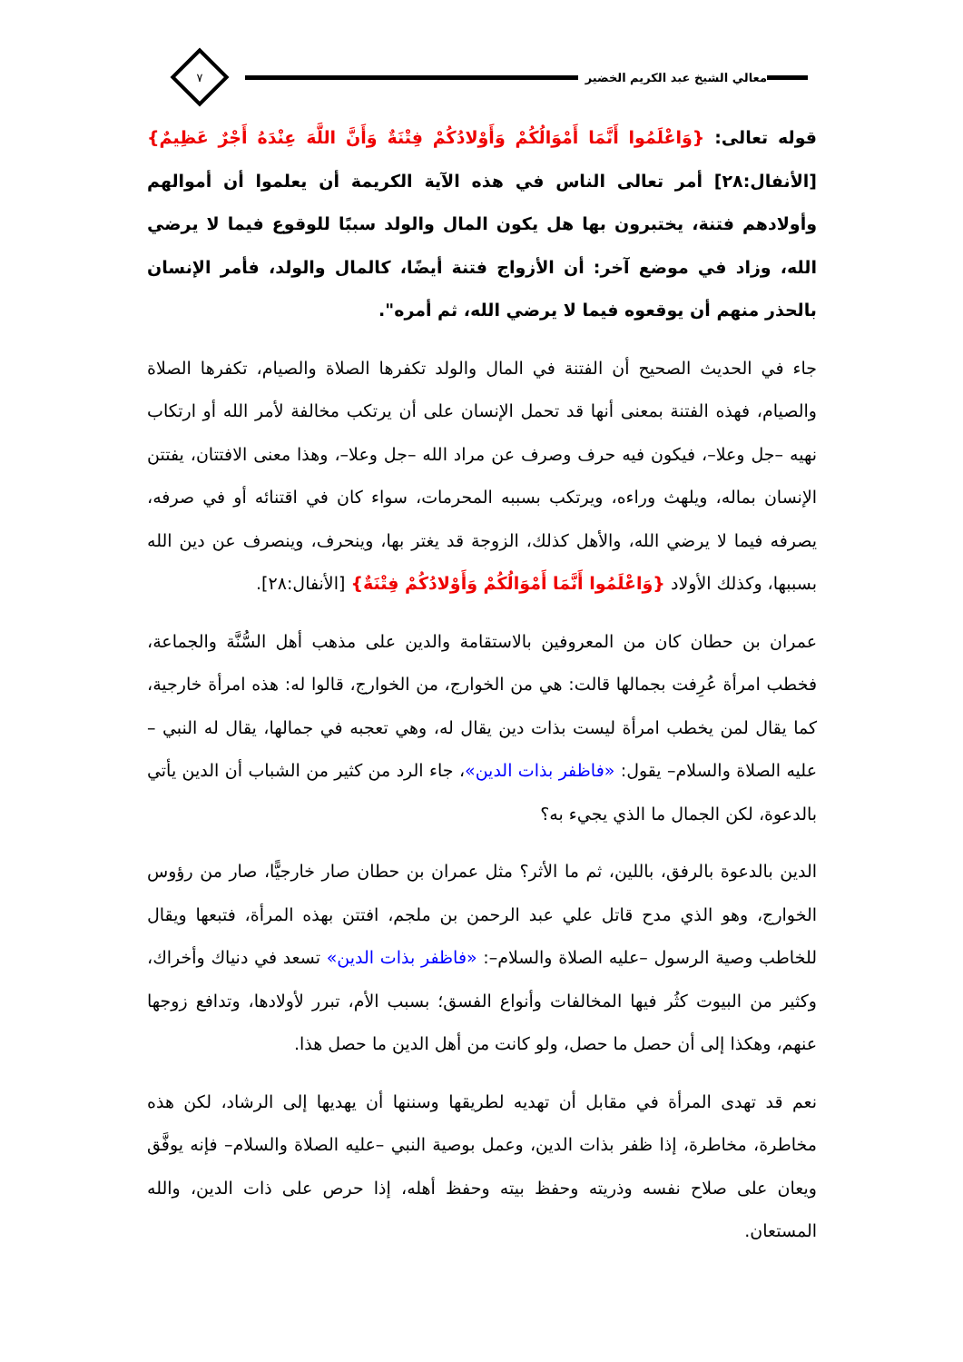معالي الشيخ عبد الكريم الخضير
٧
قوله تعالى: {وَاعْلَمُوا أَنَّمَا أَمْوَالُكُمْ وَأَوْلادُكُمْ فِتْنَةٌ وَأَنَّ اللَّهَ عِنْدَهُ أَجْرٌ عَظِيمٌ}[الأنفال:٢٨] أمر تعالى الناس في هذه الآية الكريمة أن يعلموا أن أموالهم وأولادهم فتنة، يختبرون بها هل يكون المال والولد سببًا للوقوع فيما لا يرضي الله، وزاد في موضع آخر: أن الأزواج فتنة أيضًا، كالمال والولد، فأمر الإنسان بالحذر منهم أن يوقعوه فيما لا يرضي الله، ثم أمره".
جاء في الحديث الصحيح أن الفتنة في المال والولد تكفرها الصلاة والصيام، تكفرها الصلاة والصيام، فهذه الفتنة بمعنى أنها قد تحمل الإنسان على أن يرتكب مخالفة لأمر الله أو ارتكاب نهيه –جل وعلا–، فيكون فيه حرف وصرف عن مراد الله –جل وعلا–، وهذا معنى الافتتان، يفتتن الإنسان بماله، ويلهث وراءه، ويرتكب بسببه المحرمات، سواء كان في اقتنائه أو في صرفه، يصرفه فيما لا يرضي الله، والأهل كذلك، الزوجة قد يغتر بها، وينحرف، وينصرف عن دين الله بسببها، وكذلك الأولاد {وَاعْلَمُوا أَنَّمَا أَمْوَالُكُمْ وَأَوْلادُكُمْ فِتْنَةٌ} [الأنفال:٢٨].
عمران بن حطان كان من المعروفين بالاستقامة والدين على مذهب أهل السُّنَّة والجماعة، فخطب امرأة عُرِفت بجمالها قالت: هي من الخوارج، من الخوارج، قالوا له: هذه امرأة خارجية، كما يقال لمن يخطب امرأة ليست بذات دين يقال له، وهي تعجبه في جمالها، يقال له النبي –عليه الصلاة والسلام– يقول: «فاظفر بذات الدين»، جاء الرد من كثير من الشباب أن الدين يأتي بالدعوة، لكن الجمال ما الذي يجيء به؟
الدين بالدعوة بالرفق، باللين، ثم ما الأثر؟ مثل عمران بن حطان صار خارجيًّا، صار من رؤوس الخوارج، وهو الذي مدح قاتل علي عبد الرحمن بن ملجم، افتتن بهذه المرأة، فتبعها ويقال للخاطب وصية الرسول –عليه الصلاة والسلام–: «فاظفر بذات الدين» تسعد في دنياك وأخراك، وكثير من البيوت كثُر فيها المخالفات وأنواع الفسق؛ بسبب الأم، تبرر لأولادها، وتدافع زوجها عنهم، وهكذا إلى أن حصل ما حصل، ولو كانت من أهل الدين ما حصل هذا.
نعم قد تهدى المرأة في مقابل أن تهديه لطريقها وسننها أن يهديها إلى الرشاد، لكن هذه مخاطرة، مخاطرة، إذا ظفر بذات الدين، وعمل بوصية النبي –عليه الصلاة والسلام– فإنه يوفَّق ويعان على صلاح نفسه وذريته وحفظ بيته وحفظ أهله، إذا حرص على ذات الدين، والله المستعان.